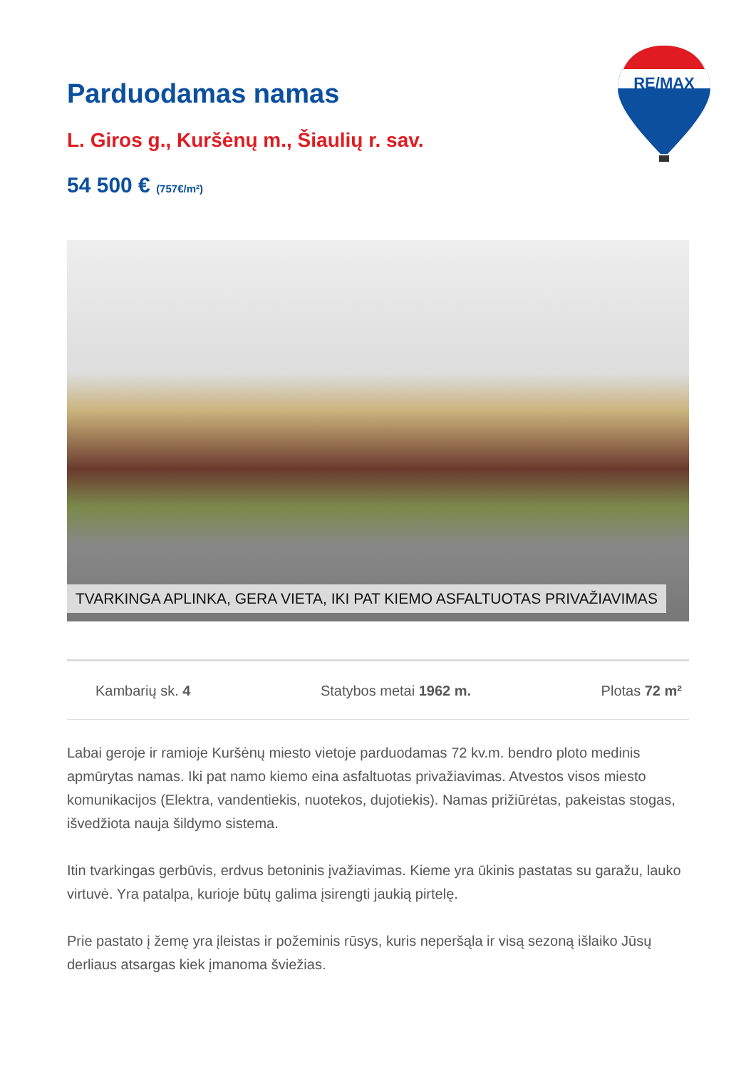RE/MAX
Parduodamas namas
L. Giros g., Kuršėnų m., Šiaulių r. sav.
54 500 € (757€/m²)
TVARKINGA APLINKA, GERA VIETA, IKI PAT KIEMO ASFALTUOTAS PRIVAŽIAVIMAS
Kambarių sk. 4 Statybos metai 1962 m. Plotas 72 m²
Labai geroje ir ramioje Kuršėnų miesto vietoje parduodamas 72 kv.m. bendro ploto medinis apmūrytas namas. Iki pat namo kiemo eina asfaltuotas privažiavimas. Atvestos visos miesto komunikacijos (Elektra, vandentiekis, nuotekos, dujotiekis). Namas prižiūrėtas, pakeistas stogas, išvedžiota nauja šildymo sistema.
Itin tvarkingas gerbūvis, erdvus betoninis įvažiavimas. Kieme yra ūkinis pastatas su garažu, lauko virtuvė. Yra patalpa, kurioje būtų galima įsirengti jaukią pirtelę.
Prie pastato į žemę yra įleistas ir požeminis rūsys, kuris neperšąla ir visą sezoną išlaiko Jūsų derliaus atsargas kiek įmanoma šviežias.